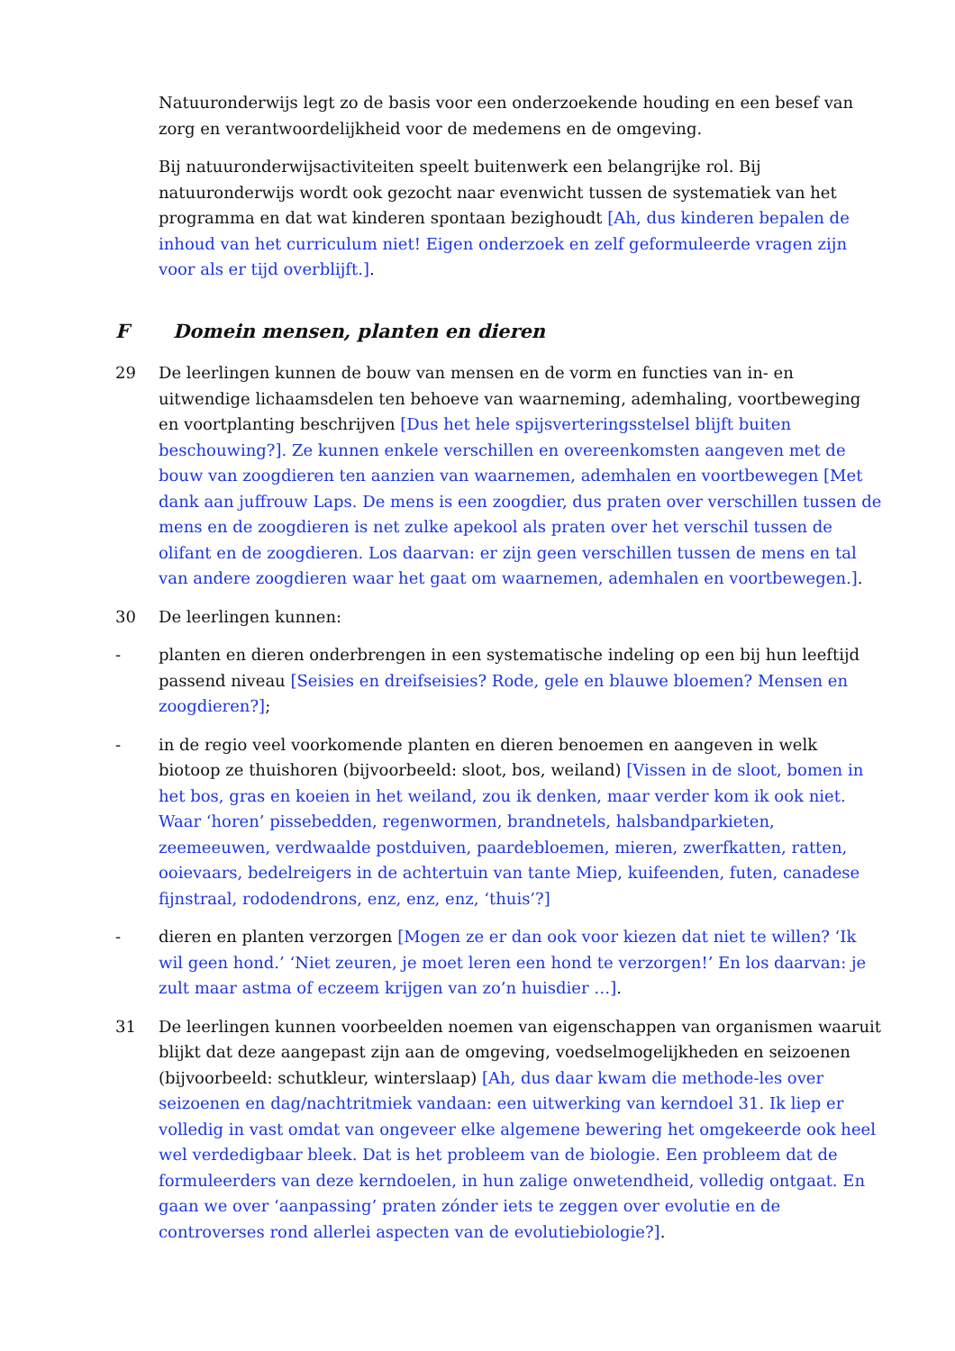Natuuronderwijs legt zo de basis voor een onderzoekende houding en een besef van zorg en verantwoordelijkheid voor de medemens en de omgeving.
Bij natuuronderwijsactiviteiten speelt buitenwerk een belangrijke rol. Bij natuuronderwijs wordt ook gezocht naar evenwicht tussen de systematiek van het programma en dat wat kinderen spontaan bezighoudt [Ah, dus kinderen bepalen de inhoud van het curriculum niet! Eigen onderzoek en zelf geformuleerde vragen zijn voor als er tijd overblijft.].
F Domein mensen, planten en dieren
29 De leerlingen kunnen de bouw van mensen en de vorm en functies van in- en uitwendige lichaamsdelen ten behoeve van waarneming, ademhaling, voortbeweging en voortplanting beschrijven [Dus het hele spijsverteringsstelsel blijft buiten beschouwing?]. Ze kunnen enkele verschillen en overeenkomsten aangeven met de bouw van zoogdieren ten aanzien van waarnemen, ademhalen en voortbewegen [Met dank aan juffrouw Laps. De mens is een zoogdier, dus praten over verschillen tussen de mens en de zoogdieren is net zulke apekool als praten over het verschil tussen de olifant en de zoogdieren. Los daarvan: er zijn geen verschillen tussen de mens en tal van andere zoogdieren waar het gaat om waarnemen, ademhalen en voortbewegen.].
30 De leerlingen kunnen:
- planten en dieren onderbrengen in een systematische indeling op een bij hun leeftijd passend niveau [Seisies en dreifseisies? Rode, gele en blauwe bloemen? Mensen en zoogdieren?];
- in de regio veel voorkomende planten en dieren benoemen en aangeven in welk biotoop ze thuishoren (bijvoorbeeld: sloot, bos, weiland) [Vissen in de sloot, bomen in het bos, gras en koeien in het weiland, zou ik denken, maar verder kom ik ook niet. Waar ‘horen’ pissebedden, regenwormen, brandnetels, halsbandparkieten, zeemeeuwen, verdwaalde postduiven, paardebloemen, mieren, zwerfkatten, ratten, ooievaars, bedelreigers in de achtertuin van tante Miep, kuifeenden, futen, canadese fijnstraal, rododendrons, enz, enz, enz, ‘thuis’?]
- dieren en planten verzorgen [Mogen ze er dan ook voor kiezen dat niet te willen? ‘Ik wil geen hond.’ ‘Niet zeuren, je moet leren een hond te verzorgen!’ En los daarvan: je zult maar astma of eczeem krijgen van zo’n huisdier …].
31 De leerlingen kunnen voorbeelden noemen van eigenschappen van organismen waaruit blijkt dat deze aangepast zijn aan de omgeving, voedselmogelijkheden en seizoenen (bijvoorbeeld: schutkleur, winterslaap) [Ah, dus daar kwam die methode-les over seizoenen en dag/nachtritmiek vandaan: een uitwerking van kerndoel 31. Ik liep er volledig in vast omdat van ongeveer elke algemene bewering het omgekeerde ook heel wel verdedigbaar bleek. Dat is het probleem van de biologie. Een probleem dat de formuleerders van deze kerndoelen, in hun zalige onwetendheid, volledig ontgaat. En gaan we over ‘aanpassing’ praten zónder iets te zeggen over evolutie en de controverses rond allerlei aspecten van de evolutiebiologie?].